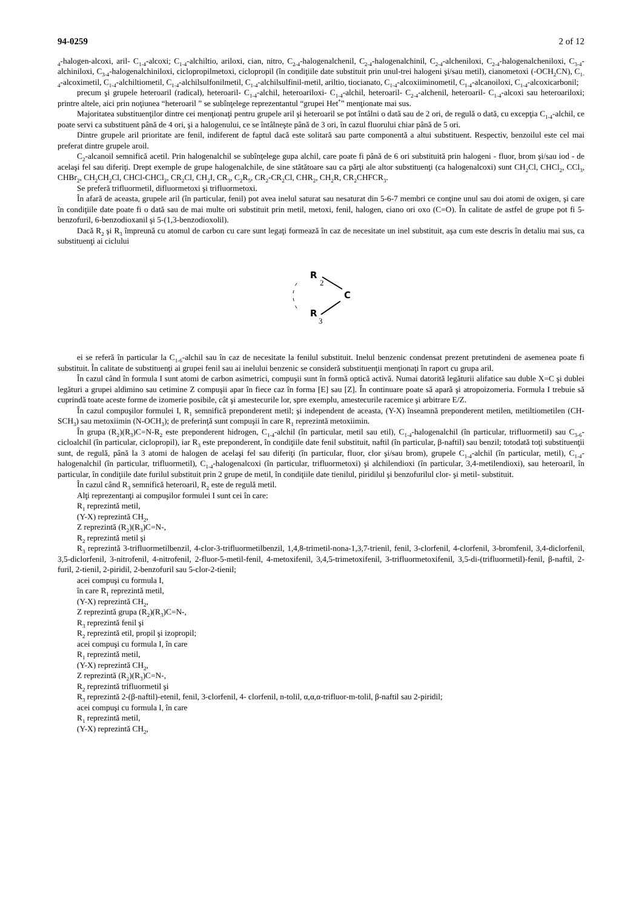94-0259 2 of 12
<sub>4</sub>-halogen-alcoxi, aril- C<sub>1-4</sub>-alcoxi; C<sub>1-4</sub>-alchiltio, ariloxi, cian, nitro, C<sub>2-4</sub>-halogenalchenil, C<sub>2-4</sub>-halogenalchinil, C<sub>2-4</sub>-alcheniloxi, C<sub>2-4</sub>-halogenalcheniloxi, C<sub>3-4</sub>-alchiniloxi, C<sub>3-4</sub>-halogenalchiniloxi, ciclopropilmetoxi, ciclopropil (în condiţiile date substituit prin unul-trei halogeni şi/sau metil), cianometoxi (-OCH<sub>2</sub>CN), C<sub>1-4</sub>-alcoximetil, C<sub>1-4</sub>-alchiltiometil, C<sub>1-4</sub>-alchilsulfonilmetil, C<sub>1-4</sub>-alchilsulfinil-metil, ariltio, tiocianato, C<sub>1-4</sub>-alcoxiiminometil, C<sub>1-4</sub>-alcanoiloxi, C<sub>1-4</sub>-alcoxicarbonil;
precum şi grupele heteroaril (radical), heteroaril- C<sub>1-4</sub>-alchil, heteroariloxi- C<sub>1-4</sub>-alchil, heteroaril- C<sub>2-4</sub>-alchenil, heteroaril- C<sub>1-4</sub>-alcoxi sau heteroariloxi; printre altele, aici prin noţiunea “heteroaril ” se subînţelege reprezentantul “grupei Het<sup>*</sup>” menţionate mai sus.
Majoritatea substituenţilor dintre cei menţionaţi pentru grupele aril şi heteroaril se pot întâlni o dată sau de 2 ori, de regulă o dată, cu excepţia C<sub>1-4</sub>-alchil, ce poate servi ca substituent până de 4 ori, şi a halogenului, ce se întâlneşte până de 3 ori, în cazul fluorului chiar până de 5 ori.
Dintre grupele aril prioritate are fenil, indiferent de faptul dacă este solitară sau parte componentă a altui substituent. Respectiv, benzoilul este cel mai preferat dintre grupele aroil.
C<sub>2</sub>-alcanoil semnifică acetil. Prin halogenalchil se subînţelege gupa alchil, care poate fi până de 6 ori substituită prin halogeni - fluor, brom şi/sau iod - de acelaşi fel sau diferiţi. Drept exemple de grupe halogenalchile, de sine stătătoare sau ca părţi ale altor substituenţi (ca halogenalcoxi) sunt CH<sub>2</sub>Cl, CHCl<sub>2</sub>, CCl<sub>3</sub>, CHBr<sub>2</sub>, CH<sub>2</sub>CH<sub>2</sub>Cl, CHCl-CHCl<sub>2</sub>, CR<sub>2</sub>Cl, CH<sub>2</sub>I, CR<sub>3</sub>, C<sub>2</sub>R<sub>5</sub>, CR<sub>2</sub>-CR<sub>2</sub>Cl, CHR<sub>2</sub>, CH<sub>2</sub>R, CR<sub>2</sub>CHFCR<sub>3</sub>.
Se preferă trifluormetil, difluormetoxi şi trifluormetoxi.
În afară de aceasta, grupele aril (în particular, fenil) pot avea inelul saturat sau nesaturat din 5-6-7 membri ce conţine unul sau doi atomi de oxigen, şi care în condiţiile date poate fi o dată sau de mai multe ori substituit prin metil, metoxi, fenil, halogen, ciano ori oxo (C=O). În calitate de astfel de grupe pot fi 5-benzofuril, 6-benzodioxanil şi 5-(1,3-benzodioxolil).
Dacă R<sub>2</sub> şi R<sub>3</sub> împreună cu atomul de carbon cu care sunt legaţi formează în caz de necesitate un inel substituit, aşa cum este descris în detaliu mai sus, ca substituenţi ai ciclului
R
2
C
R
3
ei se referă în particular la C<sub>1-6</sub>-alchil sau în caz de necesitate la fenilul substituit. Inelul benzenic condensat prezent pretutindeni de asemenea poate fi substituit. În calitate de substituenţi ai grupei fenil sau ai inelului benzenic se consideră substituenţii menţionaţi în raport cu grupa aril.
În cazul când în formula I sunt atomi de carbon asimetrici, compuşii sunt în formă optică activă. Numai datorită legăturii alifatice sau duble X=C şi dublei legături a grupei aldimino sau cetimine Z compuşii apar în fiece caz în forma [E] sau [Z]. În continuare poate să apară şi atropoizomeria. Formula I trebuie să cuprindă toate aceste forme de izomerie posibile, cât şi amestecurile lor, spre exemplu, amestecurile racemice şi arbitrare E/Z.
În cazul compuşilor formulei I, R<sub>1</sub> semnifică preponderent metil; şi independent de aceasta, (Y-X) înseamnă preponderent metilen, metiltiometilen (CH-SCH<sub>3</sub>) sau metoxiimin (N-OCH<sub>3</sub>); de preferinţă sunt compuşii în care R<sub>1</sub> reprezintă metoxiimin.
În grupa (R<sub>2</sub>)(R<sub>3</sub>)C=N-R<sub>2</sub> este preponderent hidrogen, C<sub>1-4</sub>-alchil (în particular, metil sau etil), C<sub>1-4</sub>-halogenalchil (în particular, trifluormetil) sau C<sub>3-6</sub>-cicloalchil (în particular, ciclopropil), iar R<sub>3</sub> este preponderent, în condiţiile date fenil substituit, naftil (în particular, β-naftil) sau benzil; totodată toţi substituenţii sunt, de regulă, până la 3 atomi de halogen de acelaşi fel sau diferiţi (în particular, fluor, clor şi/sau brom), grupele C<sub>1-4</sub>-alchil (în particular, metil), C<sub>1-4</sub>-halogenalchil (în particular, trifluormetil), C<sub>1-4</sub>-halogenalcoxi (în particular, trifluormetoxi) şi alchilendioxi (în particular, 3,4-metilendioxi), sau heteroaril, în particular, în condiţiile date furilul substituit prin 2 grupe de metil, în condiţiile date tienilul, piridilul şi benzofurilul clor- şi metil- substituit.
În cazul când R<sub>3</sub> semnifică heteroaril, R<sub>2</sub> este de regulă metil.
Alţi reprezentanţi ai compuşilor formulei I sunt cei în care:
R<sub>1</sub> reprezintă metil,
(Y-X) reprezintă CH<sub>2</sub>,
Z reprezintă (R<sub>2</sub>)(R<sub>3</sub>)C=N-,
R<sub>2</sub> reprezintă metil şi
R<sub>3</sub> reprezintă 3-trifluormetilbenzil, 4-clor-3-trifluormetilbenzil, 1,4,8-trimetil-nona-1,3,7-trienil, fenil, 3-clorfenil, 4-clorfenil, 3-bromfenil, 3,4-diclorfenil, 3,5-diclorfenil, 3-nitrofenil, 4-nitrofenil, 2-fluor-5-metil-fenil, 4-metoxifenil, 3,4,5-trimetoxifenil, 3-trifluormetoxifenil, 3,5-di-(trifluormetil)-fenil, β-naftil, 2-furil, 2-tienil, 2-piridil, 2-benzofuril sau 5-clor-2-tienil;
acei compuşi cu formula I,
în care R<sub>1</sub> reprezintă metil,
(Y-X) reprezintă CH<sub>2</sub>,
Z reprezintă grupa (R<sub>2</sub>)(R<sub>3</sub>)C=N-,
R<sub>3</sub> reprezintă fenil şi
R<sub>2</sub> reprezintă etil, propil şi izopropil;
acei compuşi cu formula I, în care
R<sub>1</sub> reprezintă metil,
(Y-X) reprezintă CH<sub>2</sub>,
Z reprezintă (R<sub>2</sub>)(R<sub>3</sub>)C=N-,
R<sub>2</sub> reprezintă trifluormetil şi
R<sub>3</sub> reprezintă 2-(β-naftil)-etenil, fenil, 3-clorfenil, 4- clorfenil, n-tolil, α,α,α-trifluor-m-tolil, β-naftil sau 2-piridil;
acei compuşi cu formula I, în care
R<sub>1</sub> reprezintă metil,
(Y-X) reprezintă CH<sub>2</sub>,